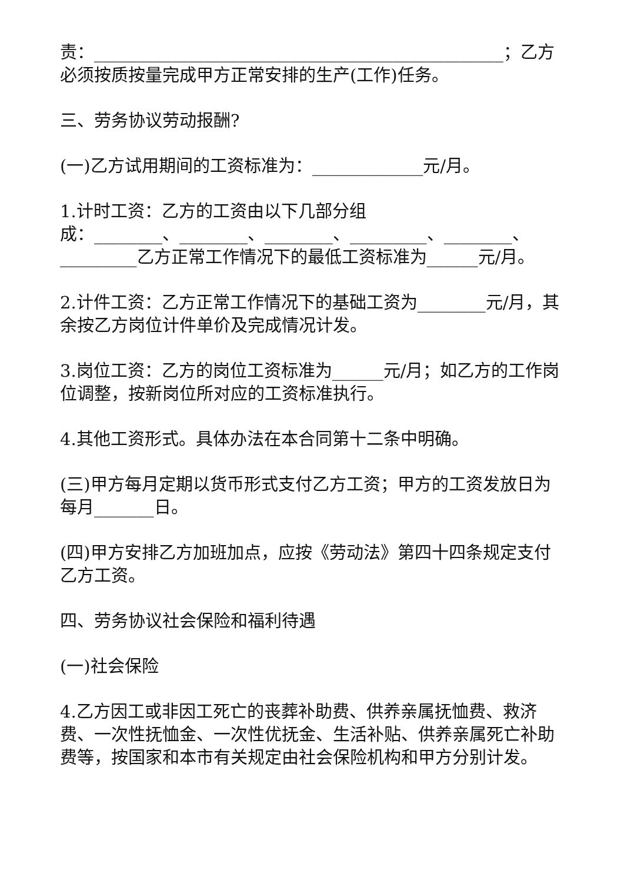责：________________________________________________；乙方必须按质按量完成甲方正常安排的生产(工作)任务。
三、劳务协议劳动报酬?
(一)乙方试用期间的工资标准为：_____________元/月。
1.计时工资：乙方的工资由以下几部分组
成：________、________、________、_________、________、_________乙方正常工作情况下的最低工资标准为______元/月。
2.计件工资：乙方正常工作情况下的基础工资为________元/月，其余按乙方岗位计件单价及完成情况计发。
3.岗位工资：乙方的岗位工资标准为______元/月；如乙方的工作岗位调整，按新岗位所对应的工资标准执行。
4.其他工资形式。具体办法在本合同第十二条中明确。
(三)甲方每月定期以货币形式支付乙方工资；甲方的工资发放日为每月_______日。
(四)甲方安排乙方加班加点，应按《劳动法》第四十四条规定支付乙方工资。
四、劳务协议社会保险和福利待遇
(一)社会保险
4.乙方因工或非因工死亡的丧葬补助费、供养亲属抚恤费、救济费、一次性抚恤金、一次性优抚金、生活补贴、供养亲属死亡补助费等，按国家和本市有关规定由社会保险机构和甲方分别计发。